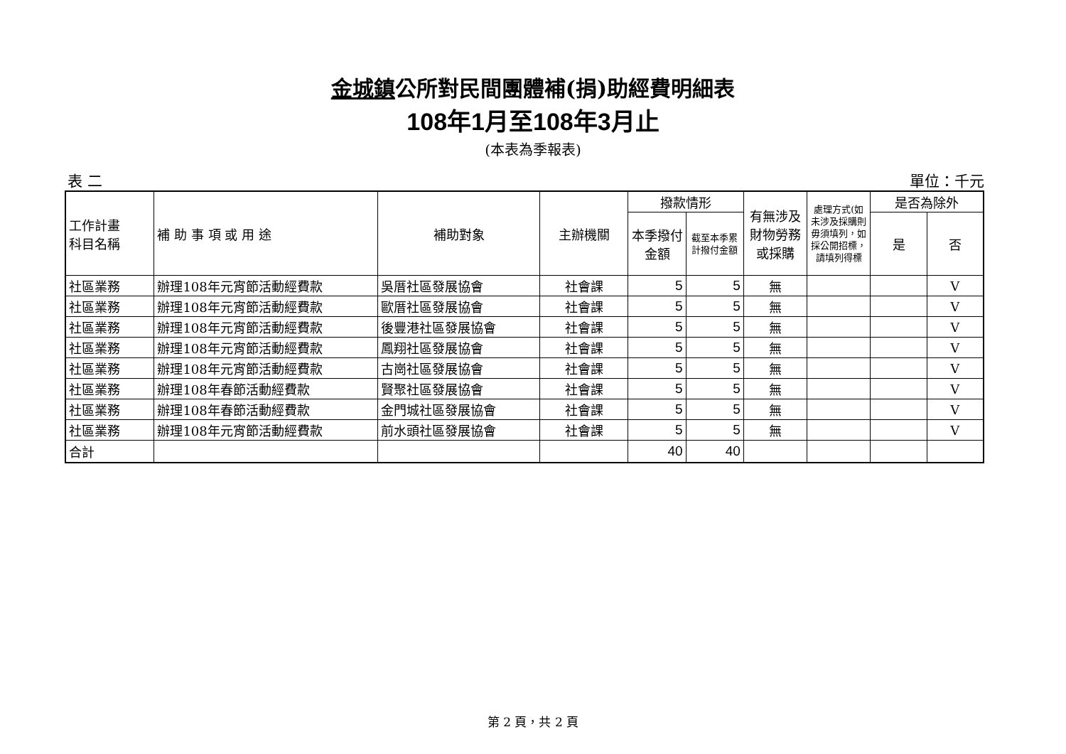金城鎮公所對民間團體補(捐)助經費明細表
108年1月至108年3月止
(本表為季報表)
表 二 單位：千元
| 工作計畫 科目名稱 | 補 助 事 項 或 用 途 | 補助對象 | 主辦機關 | 撥款情形 | | 有無涉及財物勞務或採購 | 處理方式(如未涉及採購則毋須填列，如採公開招標，請填列得標 | 是否為除外 | |
| --- | --- | --- | --- | --- | --- | --- | --- | --- | --- |
| | | | | 本季撥付金額 | 截至本季累計撥付金額 | | | 是 | 否 |
| 社區業務 | 辦理108年元宵節活動經費款 | 吳厝社區發展協會 | 社會課 | 5 | 5 | 無 | | | V |
| 社區業務 | 辦理108年元宵節活動經費款 | 歐厝社區發展協會 | 社會課 | 5 | 5 | 無 | | | V |
| 社區業務 | 辦理108年元宵節活動經費款 | 後豐港社區發展協會 | 社會課 | 5 | 5 | 無 | | | V |
| 社區業務 | 辦理108年元宵節活動經費款 | 鳳翔社區發展協會 | 社會課 | 5 | 5 | 無 | | | V |
| 社區業務 | 辦理108年元宵節活動經費款 | 古崗社區發展協會 | 社會課 | 5 | 5 | 無 | | | V |
| 社區業務 | 辦理108年春節活動經費款 | 賢聚社區發展協會 | 社會課 | 5 | 5 | 無 | | | V |
| 社區業務 | 辦理108年春節活動經費款 | 金門城社區發展協會 | 社會課 | 5 | 5 | 無 | | | V |
| 社區業務 | 辦理108年元宵節活動經費款 | 前水頭社區發展協會 | 社會課 | 5 | 5 | 無 | | | V |
| 合計 | | | | 40 | 40 | | | | |
第 2 頁，共 2 頁